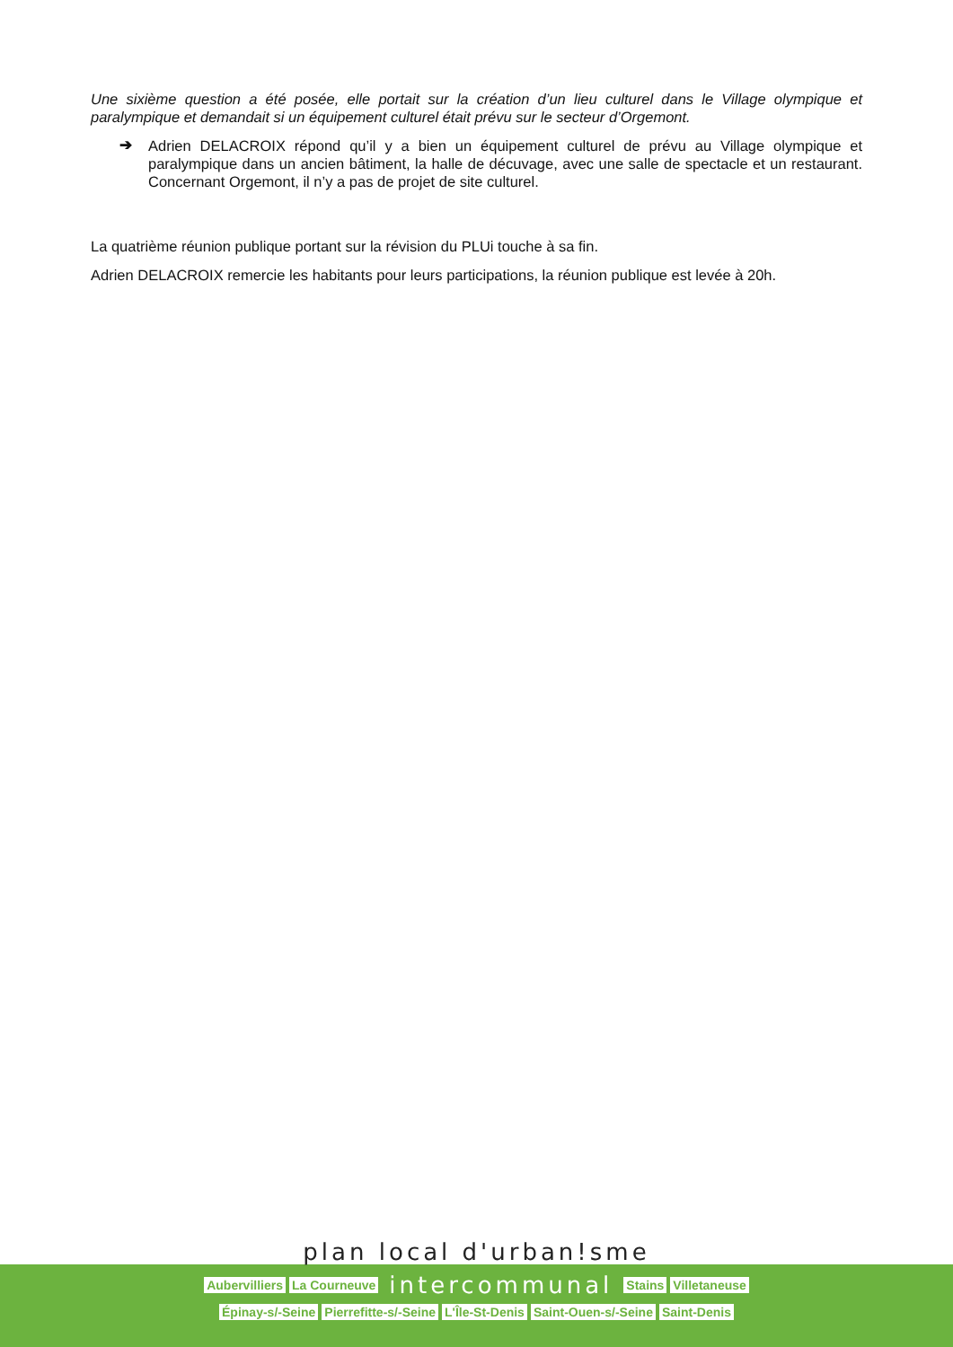Une sixième question a été posée, elle portait sur la création d’un lieu culturel dans le Village olympique et paralympique et demandait si un équipement culturel était prévu sur le secteur d’Orgemont.
➔
Adrien DELACROIX répond qu’il y a bien un équipement culturel de prévu au Village olympique et paralympique dans un ancien bâtiment, la halle de décuvage, avec une salle de spectacle et un restaurant. Concernant Orgemont, il n’y a pas de projet de site culturel.
La quatrième réunion publique portant sur la révision du PLUi touche à sa fin.
Adrien DELACROIX remercie les habitants pour leurs participations, la réunion publique est levée à 20h.
plan local d'urban!sme
Aubervilliers La Courneuve intercommunal Stains Villetaneuse
Épinay-s/-Seine Pierrefitte-s/-Seine L'Île-St-Denis Saint-Ouen-s/-Seine Saint-Denis